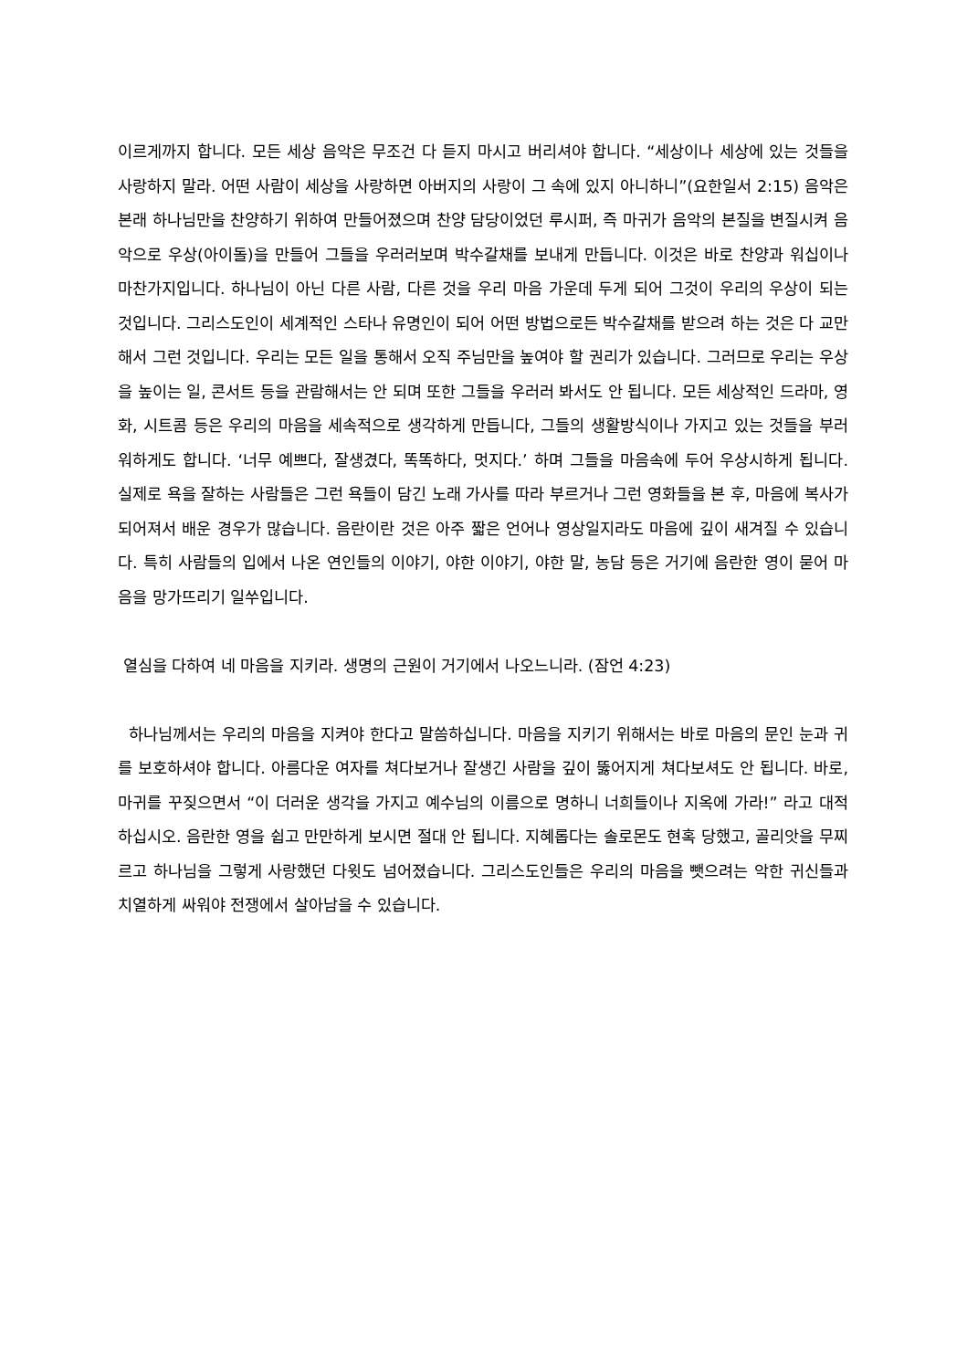이르게까지 합니다. 모든 세상 음악은 무조건 다 듣지 마시고 버리셔야 합니다. “세상이나 세상에 있는 것들을 사랑하지 말라. 어떤 사람이 세상을 사랑하면 아버지의 사랑이 그 속에 있지 아니하니”(요한일서 2:15) 음악은 본래 하나님만을 찬양하기 위하여 만들어졌으며 찬양 담당이었던 루시퍼, 즉 마귀가 음악의 본질을 변질시켜 음악으로 우상(아이돌)을 만들어 그들을 우러러보며 박수갈채를 보내게 만듭니다. 이것은 바로 찬양과 워십이나 마찬가지입니다. 하나님이 아닌 다른 사람, 다른 것을 우리 마음 가운데 두게 되어 그것이 우리의 우상이 되는 것입니다. 그리스도인이 세계적인 스타나 유명인이 되어 어떤 방법으로든 박수갈채를 받으려 하는 것은 다 교만해서 그런 것입니다. 우리는 모든 일을 통해서 오직 주님만을 높여야 할 권리가 있습니다. 그러므로 우리는 우상을 높이는 일, 콘서트 등을 관람해서는 안 되며 또한 그들을 우러러 봐서도 안 됩니다. 모든 세상적인 드라마, 영화, 시트콤 등은 우리의 마음을 세속적으로 생각하게 만듭니다, 그들의 생활방식이나 가지고 있는 것들을 부러워하게도 합니다. ‘너무 예쁘다, 잘생겼다, 똑똑하다, 멋지다.’ 하며 그들을 마음속에 두어 우상시하게 됩니다. 실제로 욕을 잘하는 사람들은 그런 욕들이 담긴 노래 가사를 따라 부르거나 그런 영화들을 본 후, 마음에 복사가 되어져서 배운 경우가 많습니다. 음란이란 것은 아주 짧은 언어나 영상일지라도 마음에 깊이 새겨질 수 있습니다. 특히 사람들의 입에서 나온 연인들의 이야기, 야한 이야기, 야한 말, 농담 등은 거기에 음란한 영이 묻어 마음을 망가뜨리기 일쑤입니다.
열심을 다하여 네 마음을 지키라. 생명의 근원이 거기에서 나오느니라. (잠언 4:23)
하나님께서는 우리의 마음을 지켜야 한다고 말씀하십니다. 마음을 지키기 위해서는 바로 마음의 문인 눈과 귀를 보호하셔야 합니다. 아름다운 여자를 쳐다보거나 잘생긴 사람을 깊이 뚫어지게 쳐다보셔도 안 됩니다. 바로, 마귀를 꾸짖으면서 “이 더러운 생각을 가지고 예수님의 이름으로 명하니 너희들이나 지옥에 가라!” 라고 대적하십시오. 음란한 영을 쉽고 만만하게 보시면 절대 안 됩니다. 지혜롭다는 솔로몬도 현혹 당했고, 골리앗을 무찌르고 하나님을 그렇게 사랑했던 다윗도 넘어졌습니다. 그리스도인들은 우리의 마음을 뺏으려는 악한 귀신들과 치열하게 싸워야 전쟁에서 살아남을 수 있습니다.